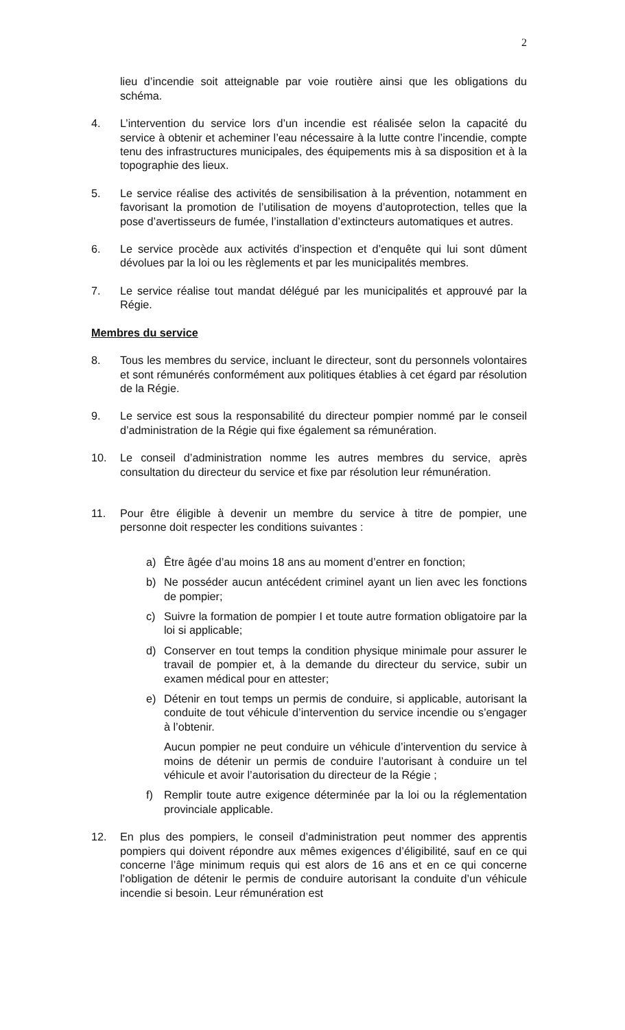2
lieu d’incendie soit atteignable par voie routière ainsi que les obligations du schéma.
4. L’intervention du service lors d’un incendie est réalisée selon la capacité du service à obtenir et acheminer l’eau nécessaire à la lutte contre l’incendie, compte tenu des infrastructures municipales, des équipements mis à sa disposition et à la topographie des lieux.
5. Le service réalise des activités de sensibilisation à la prévention, notamment en favorisant la promotion de l’utilisation de moyens d’autoprotection, telles que la pose d’avertisseurs de fumée, l’installation d’extincteurs automatiques et autres.
6. Le service procède aux activités d’inspection et d’enquête qui lui sont dûment dévolues par la loi ou les règlements et par les municipalités membres.
7. Le service réalise tout mandat délégué par les municipalités et approuvé par la Régie.
Membres du service
8. Tous les membres du service, incluant le directeur, sont du personnels volontaires et sont rémunérés conformément aux politiques établies à cet égard par résolution de la Régie.
9. Le service est sous la responsabilité du directeur pompier nommé par le conseil d’administration de la Régie qui fixe également sa rémunération.
10. Le conseil d’administration nomme les autres membres du service, après consultation du directeur du service et fixe par résolution leur rémunération.
11. Pour être éligible à devenir un membre du service à titre de pompier, une personne doit respecter les conditions suivantes :
a) Être âgée d’au moins 18 ans au moment d’entrer en fonction;
b) Ne posséder aucun antécédent criminel ayant un lien avec les fonctions de pompier;
c) Suivre la formation de pompier I et toute autre formation obligatoire par la loi si applicable;
d) Conserver en tout temps la condition physique minimale pour assurer le travail de pompier et, à la demande du directeur du service, subir un examen médical pour en attester;
e) Détenir en tout temps un permis de conduire, si applicable, autorisant la conduite de tout véhicule d’intervention du service incendie ou s’engager à l’obtenir.
Aucun pompier ne peut conduire un véhicule d’intervention du service à moins de détenir un permis de conduire l’autorisant à conduire un tel véhicule et avoir l’autorisation du directeur de la Régie ;
f) Remplir toute autre exigence déterminée par la loi ou la réglementation provinciale applicable.
12. En plus des pompiers, le conseil d’administration peut nommer des apprentis pompiers qui doivent répondre aux mêmes exigences d’éligibilité, sauf en ce qui concerne l’âge minimum requis qui est alors de 16 ans et en ce qui concerne l’obligation de détenir le permis de conduire autorisant la conduite d’un véhicule incendie si besoin. Leur rémunération est